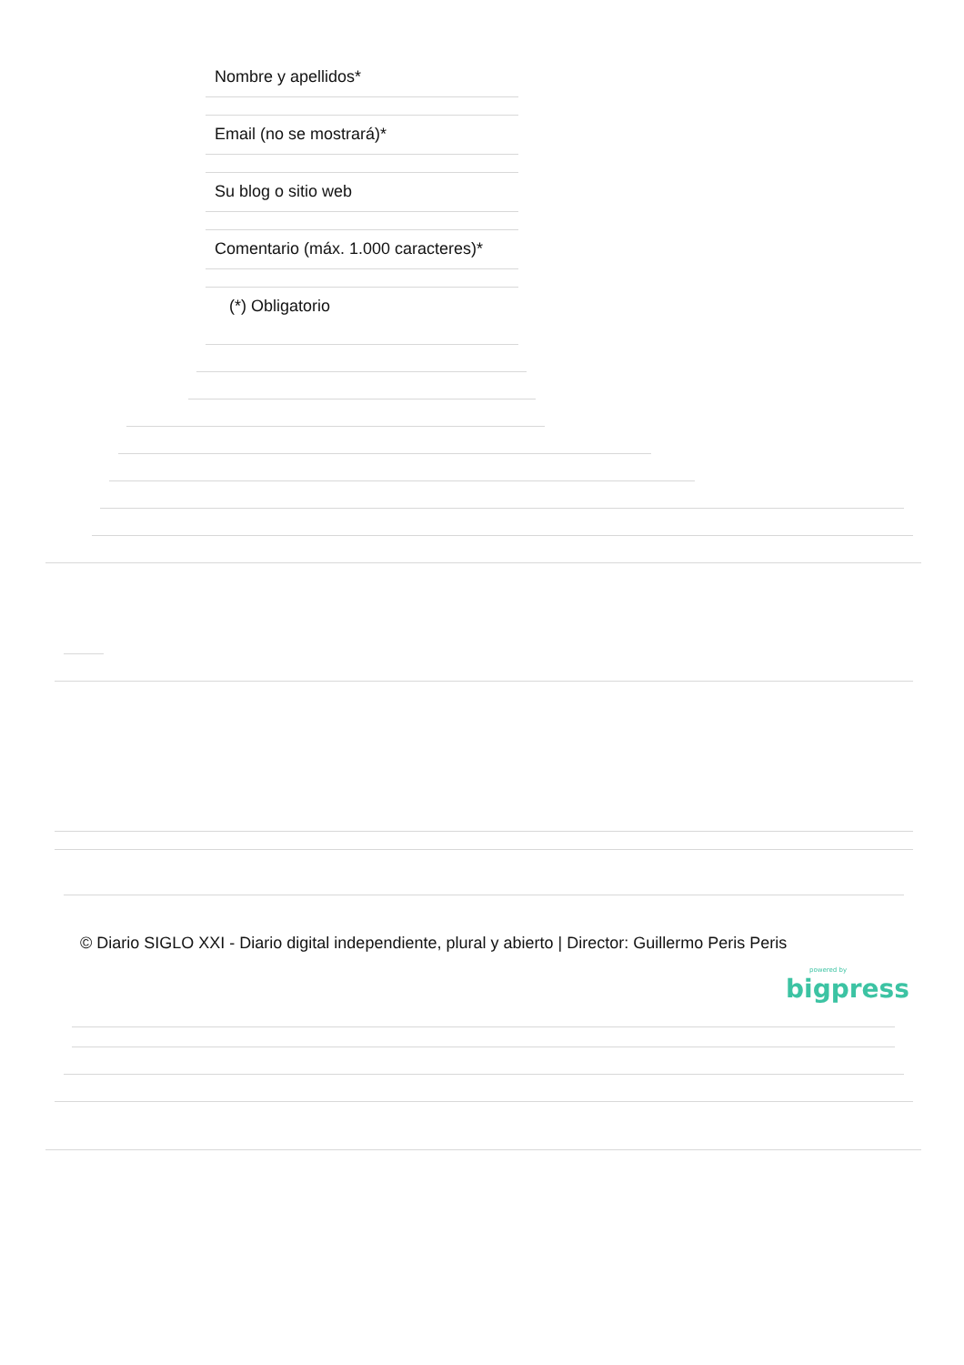Nombre y apellidos*
Email (no se mostrará)*
Su blog o sitio web
Comentario (máx. 1.000 caracteres)*
(*) Obligatorio
© Diario SIGLO XXI - Diario digital independiente, plural y abierto | Director: Guillermo Peris Peris
powered by
bigpress